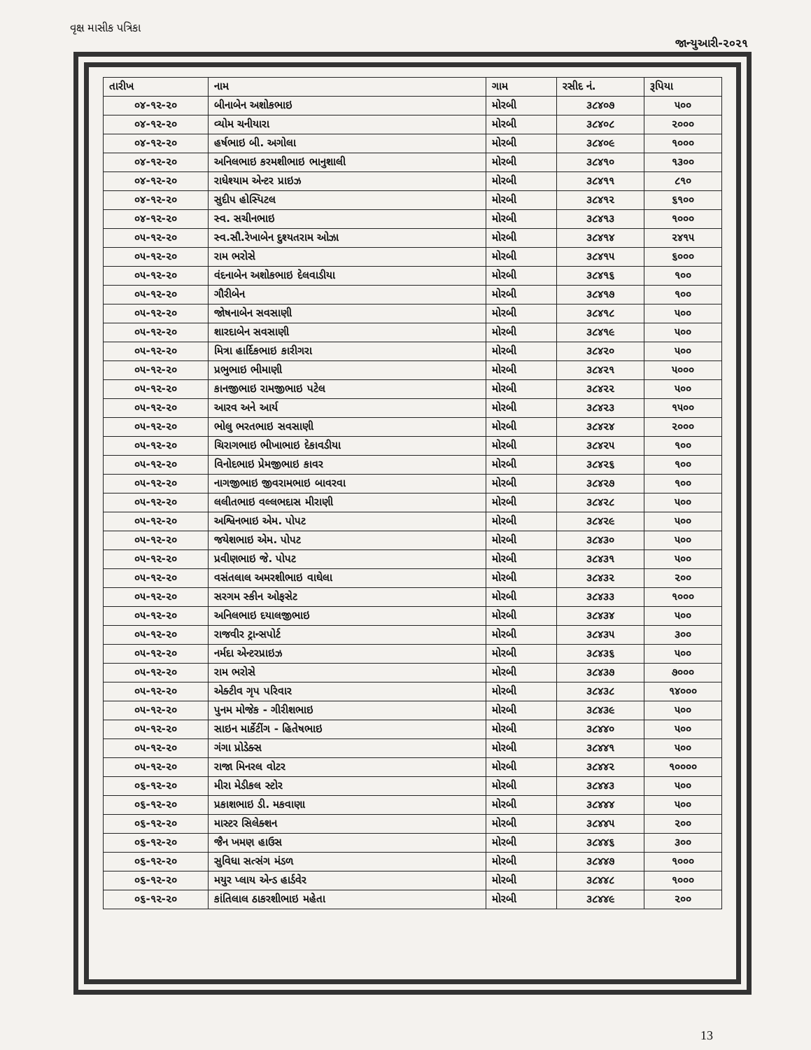વૃક્ષ માસીક પત્રિકા
જાન્યુઆરી-૨૦૨૧
| તારીખ | નામ | ગામ | રસીદ નં. | રૂપિયા |
| --- | --- | --- | --- | --- |
| ૦૪-૧૨-૨૦ | બીનાબેન અશોકભાઇ | મોરબી | ૩૮૪૦૭ | ૫૦૦ |
| ૦૪-૧૨-૨૦ | વ્યોમ ચનીયારા | મોરબી | ૩૮૪૦૮ | ૨૦૦૦ |
| ૦૪-૧૨-૨૦ | હર્ષભાઇ બી. અગોલા | મોરબી | ૩૮૪૦૯ | ૧૦૦૦ |
| ૦૪-૧૨-૨૦ | અનિલભાઇ કરમશીભાઇ ભાનુશાલી | મોરબી | ૩૮૪૧૦ | ૧૩૦૦ |
| ૦૪-૧૨-૨૦ | રાધેશ્યામ એન્ટર પ્રાઇઝ | મોરબી | ૩૮૪૧૧ | ૮૧૦ |
| ૦૪-૧૨-૨૦ | સુદીપ હોસ્પિટલ | મોરબી | ૩૮૪૧૨ | ૬૧૦૦ |
| ૦૪-૧૨-૨૦ | સ્વ. સચીનભાઇ | મોરબી | ૩૮૪૧૩ | ૧૦૦૦ |
| ૦૫-૧૨-૨૦ | સ્વ.સૌ.રેખાબેન દુશ્યતરામ ઓઝા | મોરબી | ૩૮૪૧૪ | ૨૪૧૫ |
| ૦૫-૧૨-૨૦ | રામ ભરોસે | મોરબી | ૩૮૪૧૫ | ૬૦૦૦ |
| ૦૫-૧૨-૨૦ | વંદનાબેન અશોકભાઇ દેલવાડીયા | મોરબી | ૩૮૪૧૬ | ૧૦૦ |
| ૦૫-૧૨-૨૦ | ગૌરીબેન | મોરબી | ૩૮૪૧૭ | ૧૦૦ |
| ૦૫-૧૨-૨૦ | જોષનાબેન સવસાણી | મોરબી | ૩૮૪૧૮ | ૫૦૦ |
| ૦૫-૧૨-૨૦ | શારદાબેન સવસાણી | મોરબી | ૩૮૪૧૯ | ૫૦૦ |
| ૦૫-૧૨-૨૦ | મિત્રા હાર્દિકભાઇ કારીગરા | મોરબી | ૩૮૪૨૦ | ૫૦૦ |
| ૦૫-૧૨-૨૦ | પ્રભુભાઇ ભીમાણી | મોરબી | ૩૮૪૨૧ | ૫૦૦૦ |
| ૦૫-૧૨-૨૦ | કાનજીભાઇ રામજીભાઇ પટેલ | મોરબી | ૩૮૪૨૨ | ૫૦૦ |
| ૦૫-૧૨-૨૦ | આરવ અને આર્ય | મોરબી | ૩૮૪૨૩ | ૧૫૦૦ |
| ૦૫-૧૨-૨૦ | ભોલુ ભરતભાઇ સવસાણી | મોરબી | ૩૮૪૨૪ | ૨૦૦૦ |
| ૦૫-૧૨-૨૦ | ચિરાગભાઇ ભીખાભાઇ દેકાવડીયા | મોરબી | ૩૮૪૨૫ | ૧૦૦ |
| ૦૫-૧૨-૨૦ | વિનોદભાઇ પ્રેમજીભાઇ કાવર | મોરબી | ૩૮૪૨૬ | ૧૦૦ |
| ૦૫-૧૨-૨૦ | નાગજીભાઇ જીવરામભાઇ બાવરવા | મોરબી | ૩૮૪૨૭ | ૧૦૦ |
| ૦૫-૧૨-૨૦ | લલીતભાઇ વલ્લભદાસ મીરાણી | મોરબી | ૩૮૪૨૮ | ૫૦૦ |
| ૦૫-૧૨-૨૦ | અશ્વિનભાઇ એમ. પોપટ | મોરબી | ૩૮૪૨૯ | ૫૦૦ |
| ૦૫-૧૨-૨૦ | જયેશભાઇ એમ. પોપટ | મોરબી | ૩૮૪૩૦ | ૫૦૦ |
| ૦૫-૧૨-૨૦ | પ્રવીણભાઇ જે. પોપટ | મોરબી | ૩૮૪૩૧ | ૫૦૦ |
| ૦૫-૧૨-૨૦ | વસંતલાલ અમરશીભાઇ વાઘેલા | મોરબી | ૩૮૪૩૨ | ૨૦૦ |
| ૦૫-૧૨-૨૦ | સરગમ સ્કીન ઓફસેટ | મોરબી | ૩૮૪૩૩ | ૧૦૦૦ |
| ૦૫-૧૨-૨૦ | અનિલભાઇ દયાલજીભાઇ | મોરબી | ૩૮૪૩૪ | ૫૦૦ |
| ૦૫-૧૨-૨૦ | રાજવીર ટ્રાન્સપોર્ટ | મોરબી | ૩૮૪૩૫ | ૩૦૦ |
| ૦૫-૧૨-૨૦ | નર્મદા એન્ટરપ્રાઇઝ | મોરબી | ૩૮૪૩૬ | ૫૦૦ |
| ૦૫-૧૨-૨૦ | રામ ભરોસે | મોરબી | ૩૮૪૩૭ | ૭૦૦૦ |
| ૦૫-૧૨-૨૦ | એક્ટીવ ગૃપ પરિવાર | મોરબી | ૩૮૪૩૮ | ૧૪૦૦૦ |
| ૦૫-૧૨-૨૦ | પુનમ મોજેક - ગીરીશભાઇ | મોરબી | ૩૮૪૩૯ | ૫૦૦ |
| ૦૫-૧૨-૨૦ | સાઇન માર્કેટીંગ - હિતેષભાઇ | મોરબી | ૩૮૪૪૦ | ૫૦૦ |
| ૦૫-૧૨-૨૦ | ગંગા પ્રોડેક્સ | મોરબી | ૩૮૪૪૧ | ૫૦૦ |
| ૦૫-૧૨-૨૦ | રાજા મિનરલ વોટર | મોરબી | ૩૮૪૪૨ | ૧૦૦૦૦ |
| ૦૬-૧૨-૨૦ | મીરા મેડીકલ સ્ટોર | મોરબી | ૩૮૪૪૩ | ૫૦૦ |
| ૦૬-૧૨-૨૦ | પ્રકાશભાઇ ડી. મકવાણા | મોરબી | ૩૮૪૪૪ | ૫૦૦ |
| ૦૬-૧૨-૨૦ | માસ્ટર સિલેક્શન | મોરબી | ૩૮૪૪૫ | ૨૦૦ |
| ૦૬-૧૨-૨૦ | જૈન ખમણ હાઉસ | મોરબી | ૩૮૪૪૬ | ૩૦૦ |
| ૦૬-૧૨-૨૦ | સુવિધા સત્સંગ મંડળ | મોરબી | ૩૮૪૪૭ | ૧૦૦૦ |
| ૦૬-૧૨-૨૦ | મયુર પ્લાય એન્ડ હાર્ડવેર | મોરબી | ૩૮૪૪૮ | ૧૦૦૦ |
| ૦૬-૧૨-૨૦ | કાંતિલાલ ઠાકરશીભાઇ મહેતા | મોરબી | ૩૮૪૪૯ | ૨૦૦ |
13